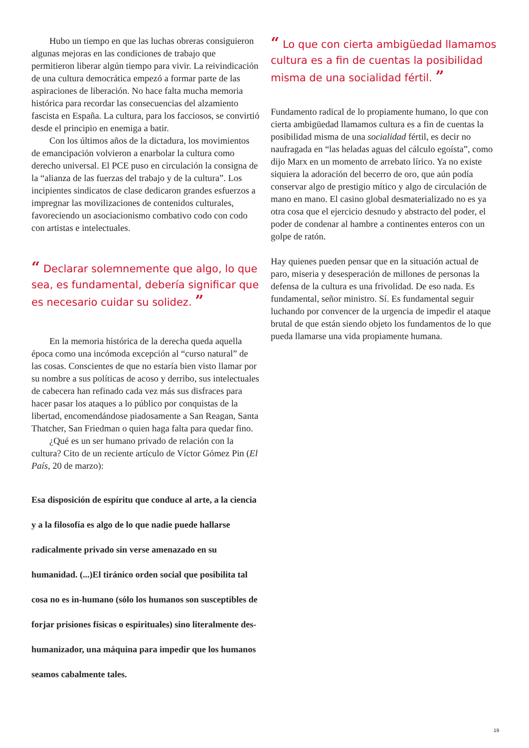Hubo un tiempo en que las luchas obreras consiguieron algunas mejoras en las condiciones de trabajo que permitieron liberar algún tiempo para vivir. La reivindicación de una cultura democrática empezó a formar parte de las aspiraciones de liberación. No hace falta mucha memoria histórica para recordar las consecuencias del alzamiento fascista en España. La cultura, para los facciosos, se convirtió desde el principio en enemiga a batir.
Con los últimos años de la dictadura, los movimientos de emancipación volvieron a enarbolar la cultura como derecho universal. El PCE puso en circulación la consigna de la “alianza de las fuerzas del trabajo y de la cultura”. Los incipientes sindicatos de clase dedicaron grandes esfuerzos a impregnar las movilizaciones de contenidos culturales, favoreciendo un asociacionismo combativo codo con codo con artistas e intelectuales.
“ Declarar solemnemente que algo, lo que sea, es fundamental, debería significar que es necesario cuidar su solidez. ”
En la memoria histórica de la derecha queda aquella época como una incómoda excepción al “curso natural” de las cosas. Conscientes de que no estaría bien visto llamar por su nombre a sus políticas de acoso y derribo, sus intelectuales de cabecera han refinado cada vez más sus disfraces para hacer pasar los ataques a lo público por conquistas de la libertad, encomendándose piadosamente a San Reagan, Santa Thatcher, San Friedman o quien haga falta para quedar fino.
¿Qué es un ser humano privado de relación con la cultura? Cito de un reciente artículo de Víctor Gómez Pin (El País, 20 de marzo):
Esa disposición de espíritu que conduce al arte, a la ciencia y a la filosofía es algo de lo que nadie puede hallarse radicalmente privado sin verse amenazado en su humanidad. (...)El tiránico orden social que posibilita tal cosa no es in-humano (sólo los humanos son susceptibles de forjar prisiones físicas o espirituales) sino literalmente des-humanizador, una máquina para impedir que los humanos seamos cabalmente tales.
“ Lo que con cierta ambigüedad llamamos cultura es a fin de cuentas la posibilidad misma de una socialidad fértil. ”
Fundamento radical de lo propiamente humano, lo que con cierta ambigüedad llamamos cultura es a fin de cuentas la posibilidad misma de una socialidad fértil, es decir no naufragada en “las heladas aguas del cálculo egoísta”, como dijo Marx en un momento de arrebato lírico. Ya no existe siquiera la adoración del becerro de oro, que aún podía conservar algo de prestigio mítico y algo de circulación de mano en mano. El casino global desmaterializado no es ya otra cosa que el ejercicio desnudo y abstracto del poder, el poder de condenar al hambre a continentes enteros con un golpe de ratón.
Hay quienes pueden pensar que en la situación actual de paro, miseria y desesperación de millones de personas la defensa de la cultura es una frivolidad. De eso nada. Es fundamental, señor ministro. Sí. Es fundamental seguir luchando por convencer de la urgencia de impedir el ataque brutal de que están siendo objeto los fundamentos de lo que pueda llamarse una vida propiamente humana.
19